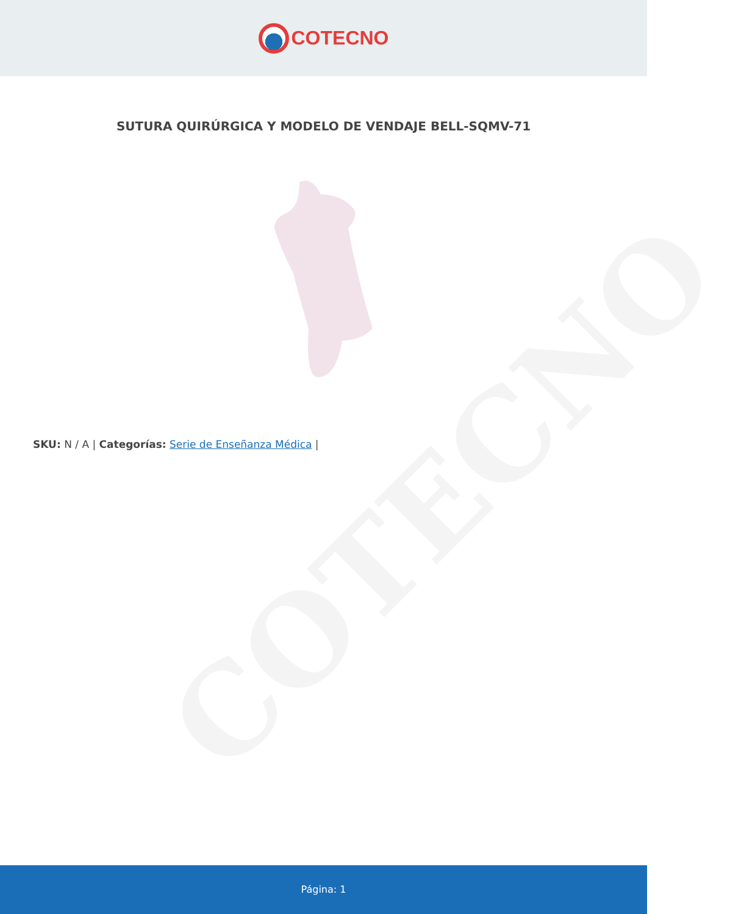COTECNO
COTECNO
SUTURA QUIRÚRGICA Y MODELO DE VENDAJE BELL-SQMV-71
SKU: N / A | Categorías: Serie de Enseñanza Médica |
Página: 1